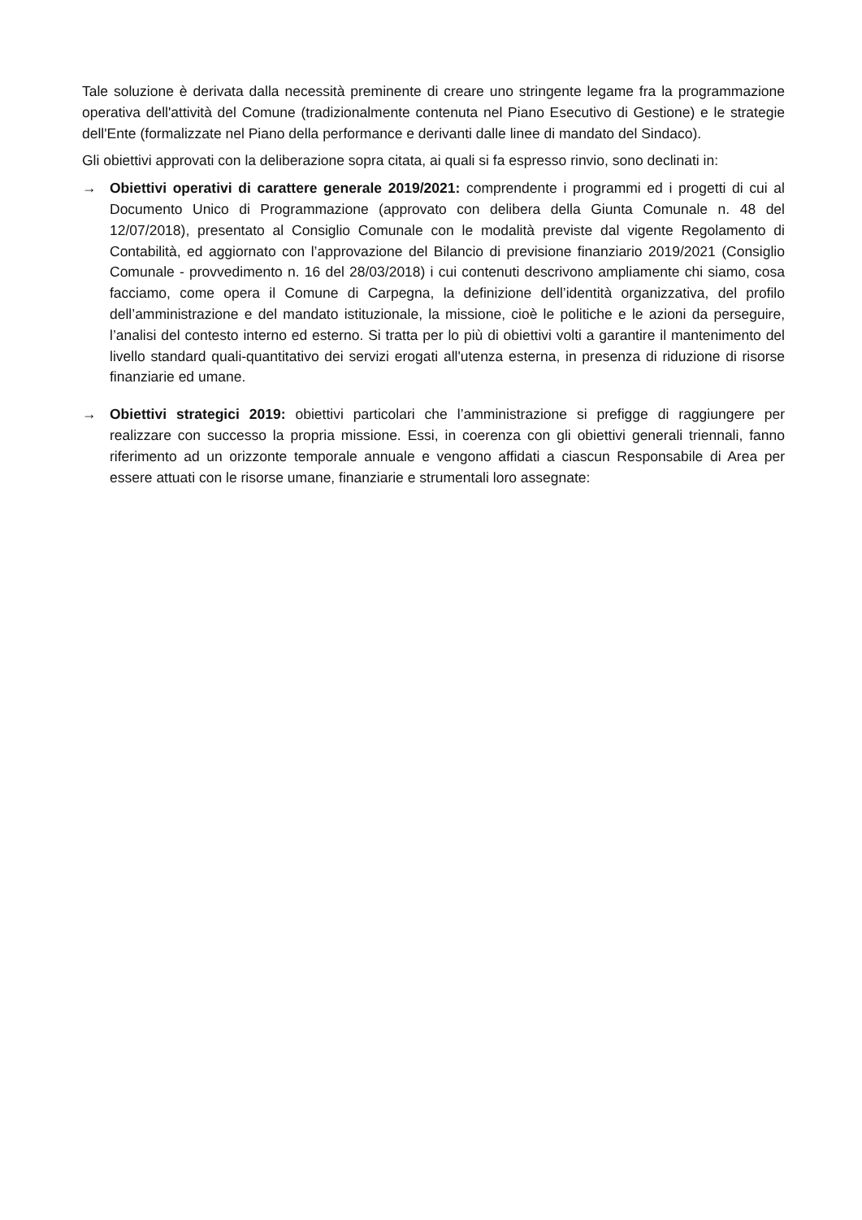Tale soluzione è derivata dalla necessità preminente di creare uno stringente legame fra la programmazione operativa dell'attività del Comune (tradizionalmente contenuta nel Piano Esecutivo di Gestione) e le strategie dell'Ente (formalizzate nel Piano della performance e derivanti dalle linee di mandato del Sindaco).
Gli obiettivi approvati con la deliberazione sopra citata, ai quali si fa espresso rinvio, sono declinati in:
→ Obiettivi operativi di carattere generale 2019/2021: comprendente i programmi ed i progetti di cui al Documento Unico di Programmazione (approvato con delibera della Giunta Comunale n. 48 del 12/07/2018), presentato al Consiglio Comunale con le modalità previste dal vigente Regolamento di Contabilità, ed aggiornato con l’approvazione del Bilancio di previsione finanziario 2019/2021 (Consiglio Comunale - provvedimento n. 16 del 28/03/2018) i cui contenuti descrivono ampliamente chi siamo, cosa facciamo, come opera il Comune di Carpegna, la definizione dell’identità organizzativa, del profilo dell’amministrazione e del mandato istituzionale, la missione, cioè le politiche e le azioni da perseguire, l’analisi del contesto interno ed esterno. Si tratta per lo più di obiettivi volti a garantire il mantenimento del livello standard quali-quantitativo dei servizi erogati all'utenza esterna, in presenza di riduzione di risorse finanziarie ed umane.
→ Obiettivi strategici 2019: obiettivi particolari che l’amministrazione si prefigge di raggiungere per realizzare con successo la propria missione. Essi, in coerenza con gli obiettivi generali triennali, fanno riferimento ad un orizzonte temporale annuale e vengono affidati a ciascun Responsabile di Area per essere attuati con le risorse umane, finanziarie e strumentali loro assegnate: